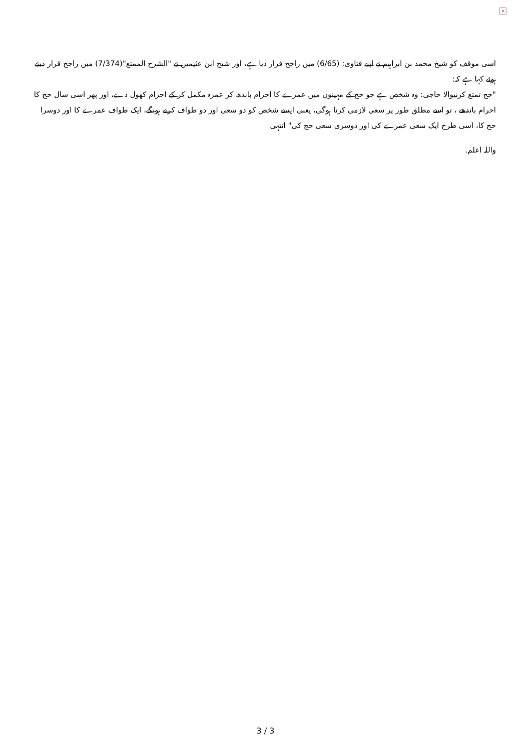×
اسی موقف کو شیخ محمد بن ابراہیم نے اپنے فتاوی: (6/65) میں راجح قرار دیا ہے، اور شیخ ابن عثیمین نے "الشرح الممتع"(7/374) میں راجح قرار دیتے ہوئے کہا ہے کہ:
"حج تمتع کرنیوالا حاجی: وہ شخص ہے جو حج کے مہینوں میں عمرے کا احرام باندھ کر عمرہ مکمل کر کے احرام کھول دے، اور پھر اسی سال حج کا احرام باندھے ، تو اسے مطلق طور پر سعی لازمی کرنا ہوگی، یعنی ایسے شخص کو دو سعی اور دو طواف کرنے ہونگے، ایک طواف عمرے کا اور دوسرا حج کا، اسی طرح ایک سعی عمرے کی اور دوسری سعی حج کی" انتہی
واللہ اعلم.
3 / 3